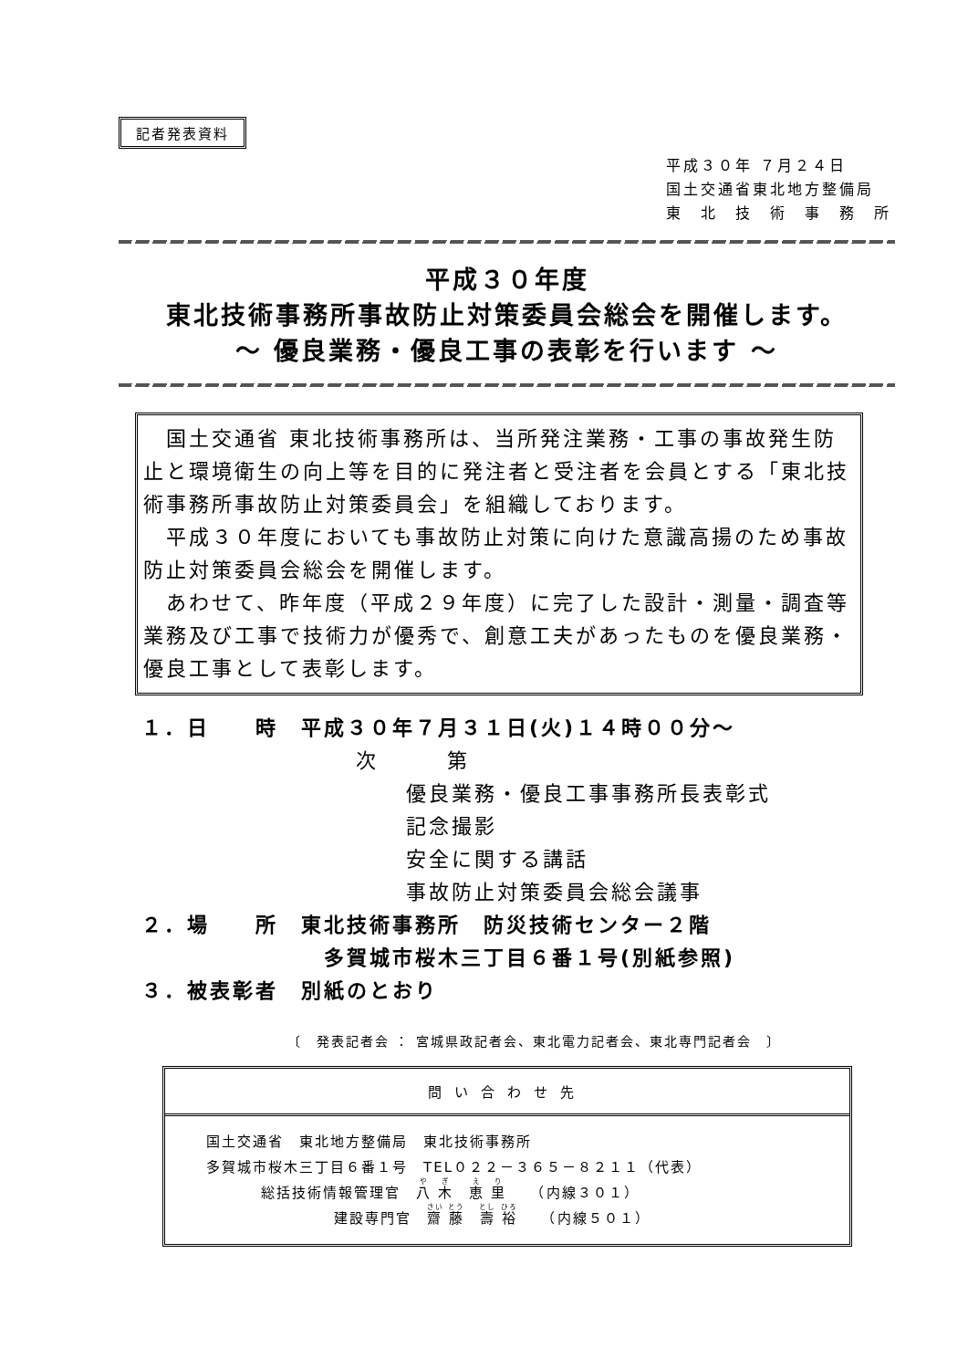記者発表資料
平成３０年 ７月２４日
国土交通省東北地方整備局
東　北　技　術　事　務　所
平成３０年度
東北技術事務所事故防止対策委員会総会を開催します。
～ 優良業務・優良工事の表彰を行います ～
　国土交通省 東北技術事務所は、当所発注業務・工事の事故発生防止と環境衛生の向上等を目的に発注者と受注者を会員とする「東北技術事務所事故防止対策委員会」を組織しております。
　平成３０年度においても事故防止対策に向けた意識高揚のため事故防止対策委員会総会を開催します。
　あわせて、昨年度（平成２９年度）に完了した設計・測量・調査等業務及び工事で技術力が優秀で、創意工夫があったものを優良業務・優良工事として表彰します。
１．日　　時　平成３０年７月３１日(火)１４時００分～
次　　　第
優良業務・優良工事事務所長表彰式
記念撮影
安全に関する講話
事故防止対策委員会総会議事
２．場　　所　東北技術事務所　防災技術センター２階
多賀城市桜木三丁目６番１号(別紙参照)
３．被表彰者　別紙のとおり
〔　発表記者会 ： 宮城県政記者会、東北電力記者会、東北専門記者会　〕
問い合わせ先
国土交通省　東北地方整備局　東北技術事務所
多賀城市桜木三丁目６番１号　TEL０２２－３６５－８２１１（代表）
総括技術情報管理官　八 木　恵 里　　（内線３０１）
建設専門官　齋 藤　壽 裕　　（内線５０１）